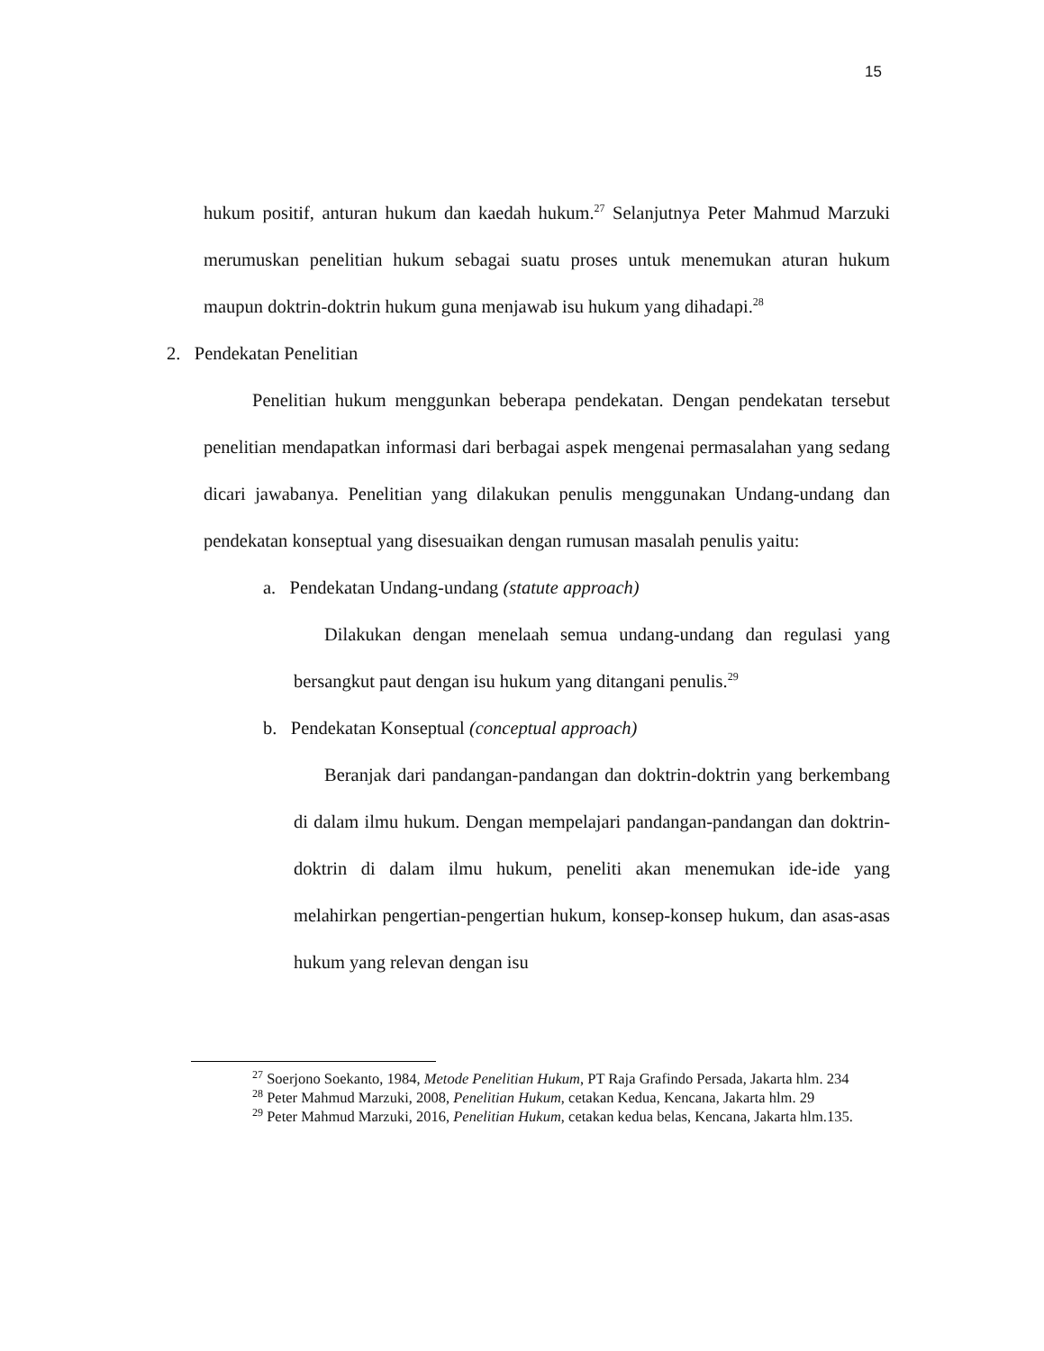15
hukum positif, anturan hukum dan kaedah hukum.<sup>27</sup> Selanjutnya Peter Mahmud Marzuki merumuskan penelitian hukum sebagai suatu proses untuk menemukan aturan hukum maupun doktrin-doktrin hukum guna menjawab isu hukum yang dihadapi.<sup>28</sup>
2. Pendekatan Penelitian
Penelitian hukum menggunkan beberapa pendekatan. Dengan pendekatan tersebut penelitian mendapatkan informasi dari berbagai aspek mengenai permasalahan yang sedang dicari jawabanya. Penelitian yang dilakukan penulis menggunakan Undang-undang dan pendekatan konseptual yang disesuaikan dengan rumusan masalah penulis yaitu:
a. Pendekatan Undang-undang (statute approach)
Dilakukan dengan menelaah semua undang-undang dan regulasi yang bersangkut paut dengan isu hukum yang ditangani penulis.<sup>29</sup>
b. Pendekatan Konseptual (conceptual approach)
Beranjak dari pandangan-pandangan dan doktrin-doktrin yang berkembang di dalam ilmu hukum. Dengan mempelajari pandangan-pandangan dan doktrin-doktrin di dalam ilmu hukum, peneliti akan menemukan ide-ide yang melahirkan pengertian-pengertian hukum, konsep-konsep hukum, dan asas-asas hukum yang relevan dengan isu
<sup>27</sup> Soerjono Soekanto, 1984, Metode Penelitian Hukum, PT Raja Grafindo Persada, Jakarta hlm. 234
<sup>28</sup> Peter Mahmud Marzuki, 2008, Penelitian Hukum, cetakan Kedua, Kencana, Jakarta hlm. 29
<sup>29</sup> Peter Mahmud Marzuki, 2016, Penelitian Hukum, cetakan kedua belas, Kencana, Jakarta hlm.135.